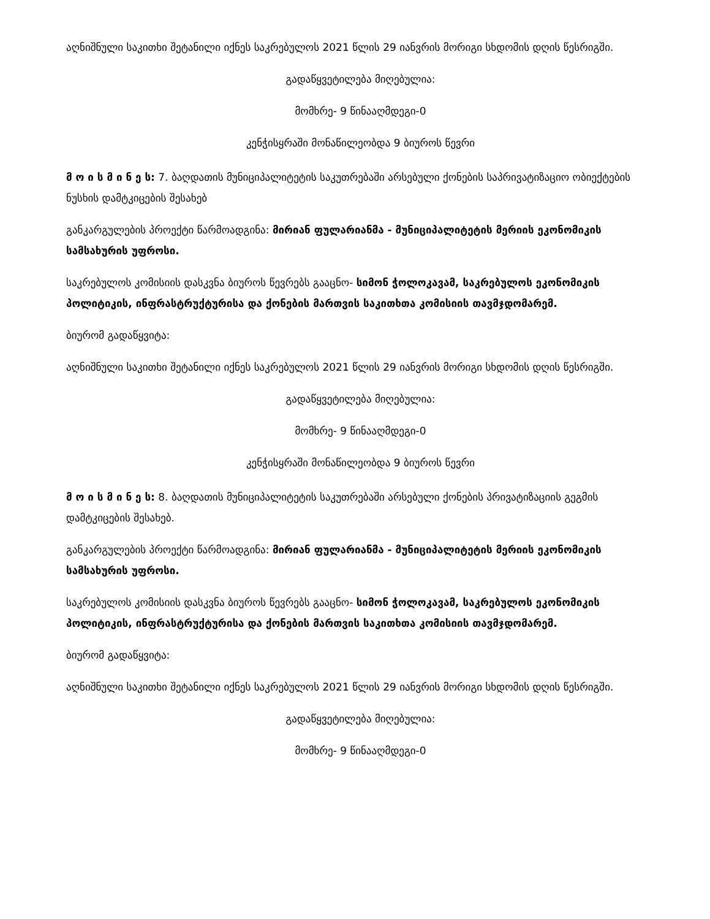აღნიშნული საკითხი შეტანილი იქნეს საკრებულოს 2021 წლის 29 იანვრის მორიგი სხდომის დღის წესრიგში.
გადაწყვეტილება მიღებულია:
მომხრე- 9 წინააღმდეგი-0
კენჭისყრაში მონაწილეობდა 9 ბიუროს წევრი
მ ო ი ს მ ი ნ ე ს: 7. ბაღდათის მუნიციპალიტეტის საკუთრებაში არსებული ქონების საპრივატიზაციო ობიექტების ნუსხის დამტკიცების შესახებ
განკარგულების პროექტი წარმოადგინა: მირიან ფულარიანმა - მუნიციპალიტეტის მერიის ეკონომიკის სამსახურის უფროსი.
საკრებულოს კომისიის დასკვნა ბიუროს წევრებს გააცნო- სიმონ ჭოლოკავამ, საკრებულოს ეკონომიკის პოლიტიკის, ინფრასტრუქტურისა და ქონების მართვის საკითხთა კომისიის თავმჯდომარემ.
ბიურომ გადაწყვიტა:
აღნიშნული საკითხი შეტანილი იქნეს საკრებულოს 2021 წლის 29 იანვრის მორიგი სხდომის დღის წესრიგში.
გადაწყვეტილება მიღებულია:
მომხრე- 9 წინააღმდეგი-0
კენჭისყრაში მონაწილეობდა 9 ბიუროს წევრი
მ ო ი ს მ ი ნ ე ს: 8. ბაღდათის მუნიციპალიტეტის საკუთრებაში არსებული ქონების პრივატიზაციის გეგმის დამტკიცების შესახებ.
განკარგულების პროექტი წარმოადგინა: მირიან ფულარიანმა - მუნიციპალიტეტის მერიის ეკონომიკის სამსახურის უფროსი.
საკრებულოს კომისიის დასკვნა ბიუროს წევრებს გააცნო- სიმონ ჭოლოკავამ, საკრებულოს ეკონომიკის პოლიტიკის, ინფრასტრუქტურისა და ქონების მართვის საკითხთა კომისიის თავმჯდომარემ.
ბიურომ გადაწყვიტა:
აღნიშნული საკითხი შეტანილი იქნეს საკრებულოს 2021 წლის 29 იანვრის მორიგი სხდომის დღის წესრიგში.
გადაწყვეტილება მიღებულია:
მომხრე- 9 წინააღმდეგი-0